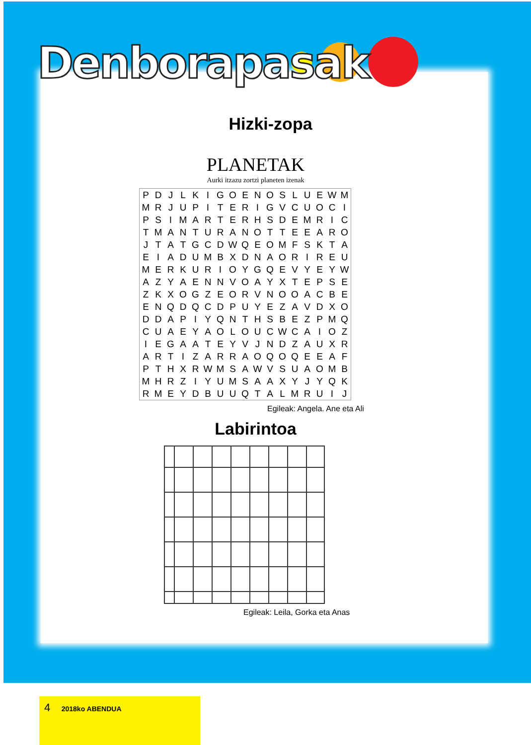Denborapasak
Hizki-zopa
PLANETAK
Aurki itzazu zortzi planeten izenak
| P | D | J | L | K | I | G | O | E | N | O | S | L | U | E | W | M |
| M | R | J | U | P | I | T | E | R | I | G | V | C | U | O | C | I |
| P | S | I | M | A | R | T | E | R | H | S | D | E | M | R | I | C |
| T | M | A | N | T | U | R | A | N | O | T | T | E | E | A | R | O |
| J | T | A | T | G | C | D | W | Q | E | O | M | F | S | K | T | A |
| E | I | A | D | U | M | B | X | D | N | A | O | R | I | R | E | U |
| M | E | R | K | U | R | I | O | Y | G | Q | E | V | Y | E | Y | W |
| A | Z | Y | A | E | N | N | V | O | A | Y | X | T | E | P | S | E |
| Z | K | X | O | G | Z | E | O | R | V | N | O | O | A | C | B | E |
| E | N | Q | D | Q | C | D | P | U | Y | E | Z | A | V | D | X | O |
| D | D | A | P | I | Y | Q | N | T | H | S | B | E | Z | P | M | Q |
| C | U | A | E | Y | A | O | L | O | U | C | W | C | A | I | O | Z |
| I | E | G | A | A | T | E | Y | V | J | N | D | Z | A | U | X | R |
| A | R | T | I | Z | A | R | R | A | O | Q | O | Q | E | E | A | F |
| P | T | H | X | R | W | M | S | A | W | V | S | U | A | O | M | B |
| M | H | R | Z | I | Y | U | M | S | A | A | X | Y | J | Y | Q | K |
| R | M | E | Y | D | B | U | U | Q | T | A | L | M | R | U | I | J |
Egileak: Angela. Ane eta Ali
Labirintoa
Egileak: Leila, Gorka eta Anas
4 2018ko ABENDUA